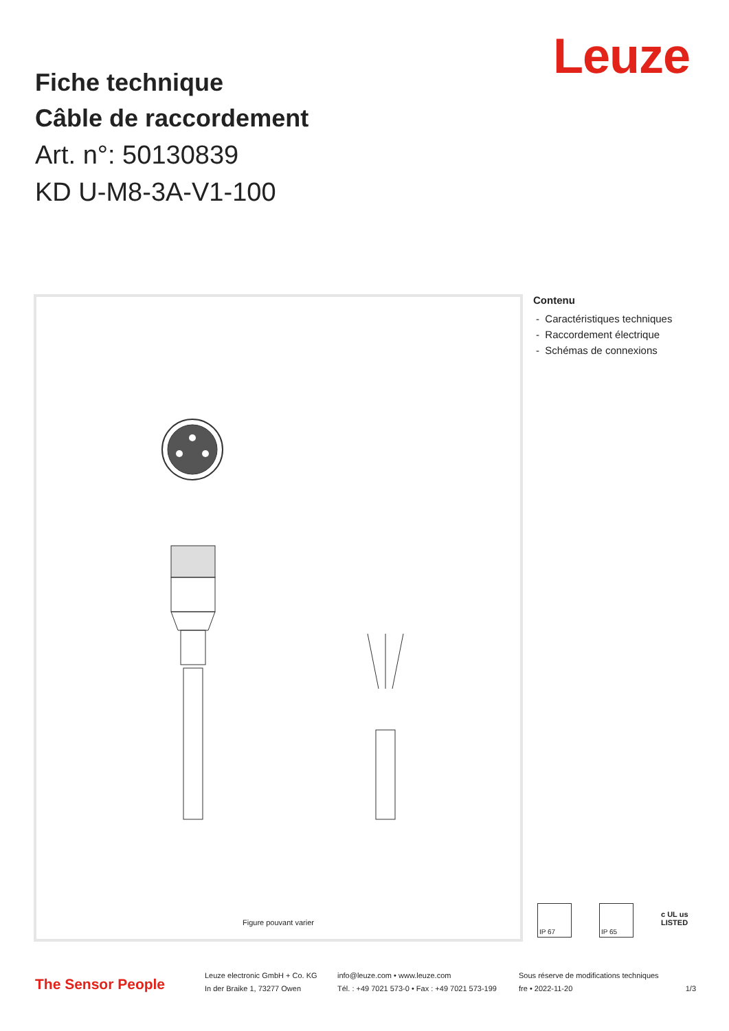Leuze
Fiche technique
Câble de raccordement
Art. n°: 50130839
KD U-M8-3A-V1-100
Figure pouvant varier
Contenu
- Caractéristiques techniques
- Raccordement électrique
- Schémas de connexions
IP 67 IP 65
c UL us
LISTED
The Sensor People
Leuze electronic GmbH + Co. KG
In der Braike 1, 73277 Owen
info@leuze.com • www.leuze.com
Tél. : +49 7021 573-0 • Fax : +49 7021 573-199
Sous réserve de modifications techniques
fre • 2022-11-20
1/3